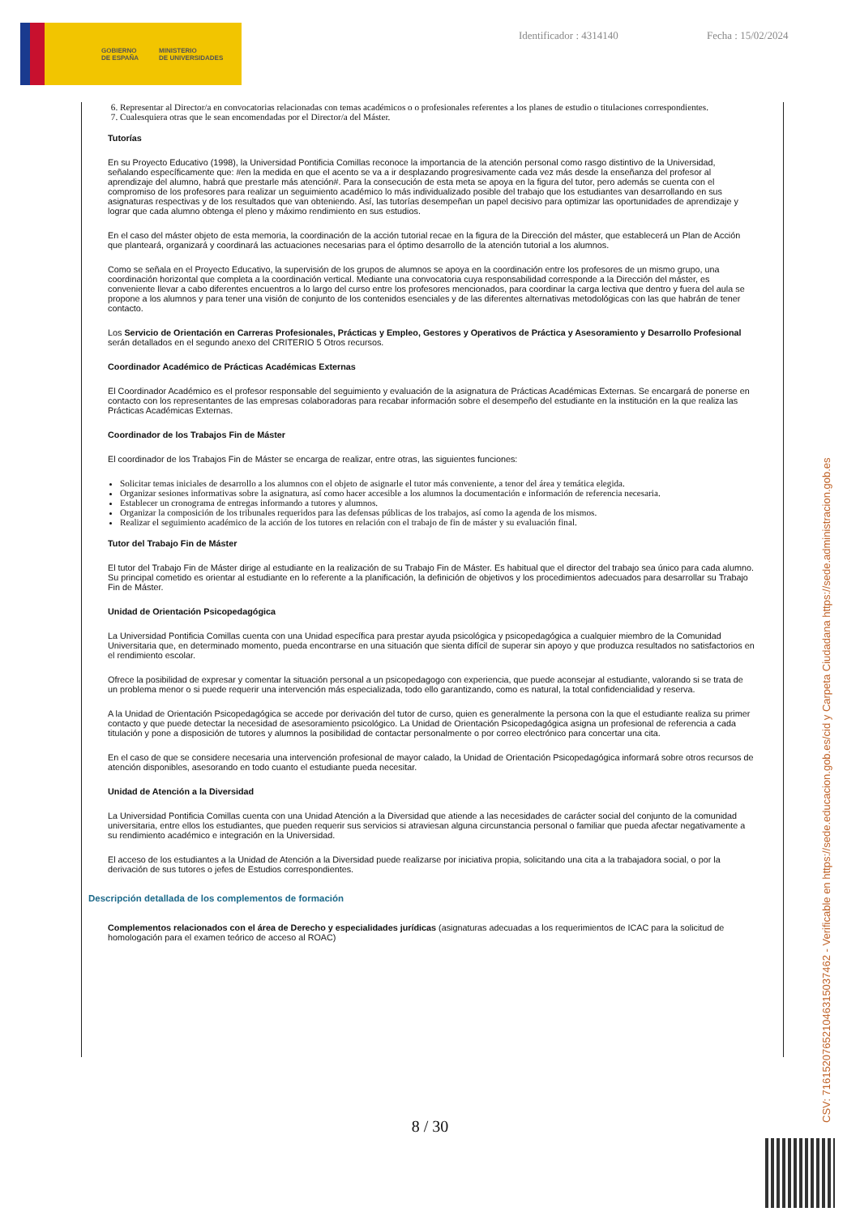GOBIERNO
DE ESPAÑA MINISTERIO
DE UNIVERSIDADES
Identificador : 4314140 Fecha : 15/02/2024
6. Representar al Director/a en convocatorias relacionadas con temas académicos o o profesionales referentes a los planes de estudio o titulaciones correspondientes.
7. Cualesquiera otras que le sean encomendadas por el Director/a del Máster.
Tutorías
En su Proyecto Educativo (1998), la Universidad Pontificia Comillas reconoce la importancia de la atención personal como rasgo distintivo de la Universidad, señalando específicamente que: #en la medida en que el acento se va a ir desplazando progresivamente cada vez más desde la enseñanza del profesor al aprendizaje del alumno, habrá que prestarle más atención#. Para la consecución de esta meta se apoya en la figura del tutor, pero además se cuenta con el compromiso de los profesores para realizar un seguimiento académico lo más individualizado posible del trabajo que los estudiantes van desarrollando en sus asignaturas respectivas y de los resultados que van obteniendo. Así, las tutorías desempeñan un papel decisivo para optimizar las oportunidades de aprendizaje y lograr que cada alumno obtenga el pleno y máximo rendimiento en sus estudios.
En el caso del máster objeto de esta memoria, la coordinación de la acción tutorial recae en la figura de la Dirección del máster, que establecerá un Plan de Acción que planteará, organizará y coordinará las actuaciones necesarias para el óptimo desarrollo de la atención tutorial a los alumnos.
Como se señala en el Proyecto Educativo, la supervisión de los grupos de alumnos se apoya en la coordinación entre los profesores de un mismo grupo, una coordinación horizontal que completa a la coordinación vertical. Mediante una convocatoria cuya responsabilidad corresponde a la Dirección del máster, es conveniente llevar a cabo diferentes encuentros a lo largo del curso entre los profesores mencionados, para coordinar la carga lectiva que dentro y fuera del aula se propone a los alumnos y para tener una visión de conjunto de los contenidos esenciales y de las diferentes alternativas metodológicas con las que habrán de tener contacto.
Los Servicio de Orientación en Carreras Profesionales, Prácticas y Empleo, Gestores y Operativos de Práctica y Asesoramiento y Desarrollo Profesional serán detallados en el segundo anexo del CRITERIO 5 Otros recursos.
Coordinador Académico de Prácticas Académicas Externas
El Coordinador Académico es el profesor responsable del seguimiento y evaluación de la asignatura de Prácticas Académicas Externas. Se encargará de ponerse en contacto con los representantes de las empresas colaboradoras para recabar información sobre el desempeño del estudiante en la institución en la que realiza las Prácticas Académicas Externas.
Coordinador de los Trabajos Fin de Máster
El coordinador de los Trabajos Fin de Máster se encarga de realizar, entre otras, las siguientes funciones:
Solicitar temas iniciales de desarrollo a los alumnos con el objeto de asignarle el tutor más conveniente, a tenor del área y temática elegida.
Organizar sesiones informativas sobre la asignatura, así como hacer accesible a los alumnos la documentación e información de referencia necesaria.
Establecer un cronograma de entregas informando a tutores y alumnos.
Organizar la composición de los tribunales requeridos para las defensas públicas de los trabajos, así como la agenda de los mismos.
Realizar el seguimiento académico de la acción de los tutores en relación con el trabajo de fin de máster y su evaluación final.
Tutor del Trabajo Fin de Máster
El tutor del Trabajo Fin de Máster dirige al estudiante en la realización de su Trabajo Fin de Máster. Es habitual que el director del trabajo sea único para cada alumno. Su principal cometido es orientar al estudiante en lo referente a la planificación, la definición de objetivos y los procedimientos adecuados para desarrollar su Trabajo Fin de Máster.
Unidad de Orientación Psicopedagógica
La Universidad Pontificia Comillas cuenta con una Unidad específica para prestar ayuda psicológica y psicopedagógica a cualquier miembro de la Comunidad Universitaria que, en determinado momento, pueda encontrarse en una situación que sienta difícil de superar sin apoyo y que produzca resultados no satisfactorios en el rendimiento escolar.
Ofrece la posibilidad de expresar y comentar la situación personal a un psicopedagogo con experiencia, que puede aconsejar al estudiante, valorando si se trata de un problema menor o si puede requerir una intervención más especializada, todo ello garantizando, como es natural, la total confidencialidad y reserva.
A la Unidad de Orientación Psicopedagógica se accede por derivación del tutor de curso, quien es generalmente la persona con la que el estudiante realiza su primer contacto y que puede detectar la necesidad de asesoramiento psicológico. La Unidad de Orientación Psicopedagógica asigna un profesional de referencia a cada titulación y pone a disposición de tutores y alumnos la posibilidad de contactar personalmente o por correo electrónico para concertar una cita.
En el caso de que se considere necesaria una intervención profesional de mayor calado, la Unidad de Orientación Psicopedagógica informará sobre otros recursos de atención disponibles, asesorando en todo cuanto el estudiante pueda necesitar.
Unidad de Atención a la Diversidad
La Universidad Pontificia Comillas cuenta con una Unidad Atención a la Diversidad que atiende a las necesidades de carácter social del conjunto de la comunidad universitaria, entre ellos los estudiantes, que pueden requerir sus servicios si atraviesan alguna circunstancia personal o familiar que pueda afectar negativamente a su rendimiento académico e integración en la Universidad.
El acceso de los estudiantes a la Unidad de Atención a la Diversidad puede realizarse por iniciativa propia, solicitando una cita a la trabajadora social, o por la derivación de sus tutores o jefes de Estudios correspondientes.
Descripción detallada de los complementos de formación
Complementos relacionados con el área de Derecho y especialidades jurídicas (asignaturas adecuadas a los requerimientos de ICAC para la solicitud de homologación para el examen teórico de acceso al ROAC)
8 / 30 CSV: 716152076521046315037462 - Verificable en https://sede.educacion.gob.es/cid y Carpeta Ciudadana https://sede.administracion.gob.es